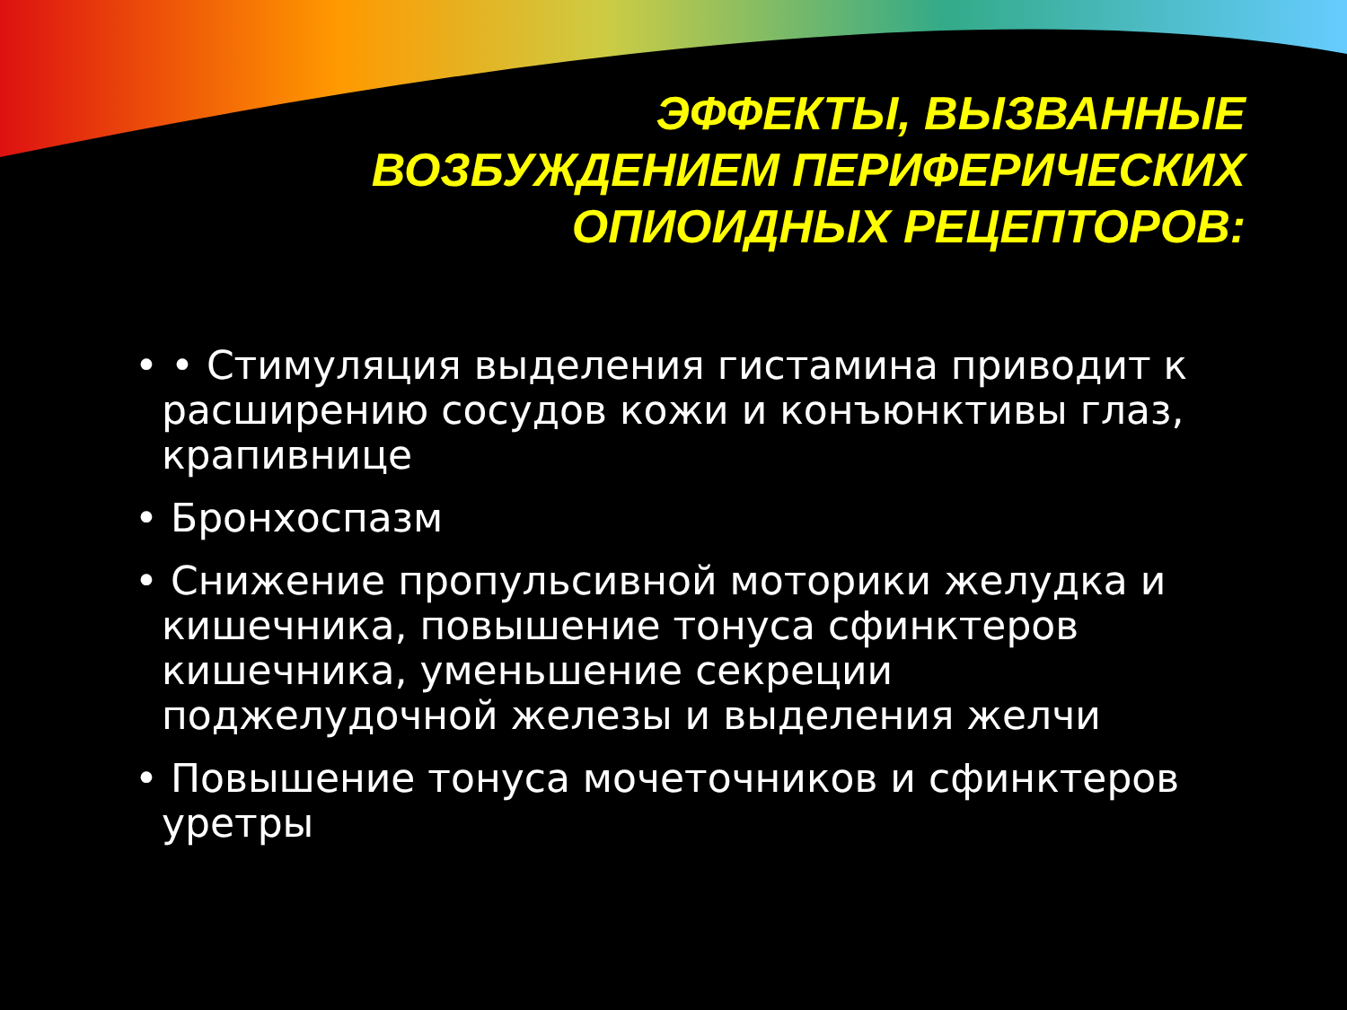ЭФФЕКТЫ, ВЫЗВАННЫЕ
ВОЗБУЖДЕНИЕМ ПЕРИФЕРИЧЕСКИХ
ОПИОИДНЫХ РЕЦЕПТОРОВ:
• • Стимуляция выделения гистамина приводит к расширению сосудов кожи и конъюнктивы глаз, крапивнице
• Бронхоспазм
• Снижение пропульсивной моторики желудка и кишечника, повышение тонуса сфинктеров кишечника, уменьшение секреции поджелудочной железы и выделения желчи
• Повышение тонуса мочеточников и сфинктеров уретры